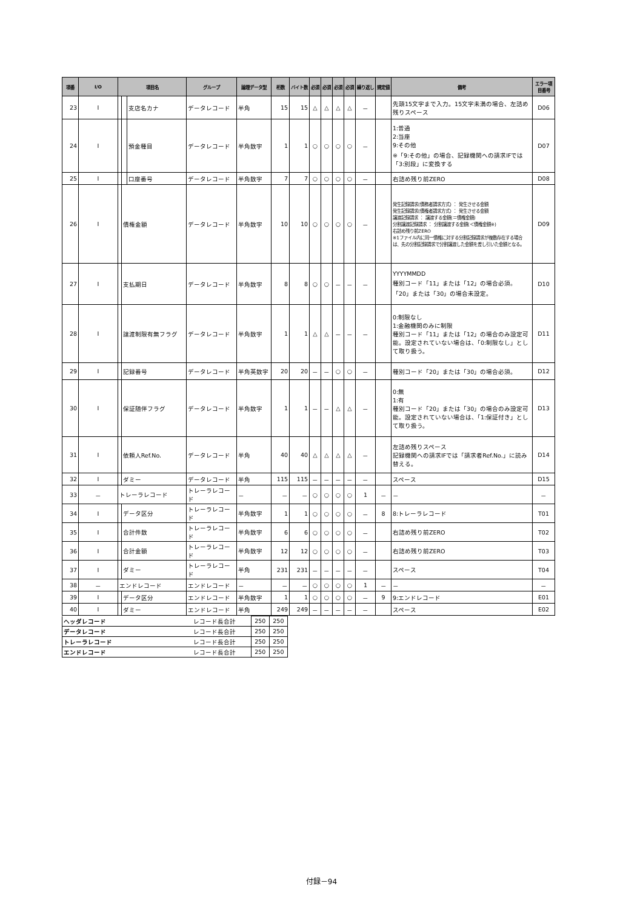| 項番 | I/O | 項目名 | | | グループ | 論理データ型 | 桁数 | バイト数 | 必須 | 必須 | 必須 | 必須 | 繰り返し | 規定値 | 備考 | エラー項目番号 |
| --- | --- | --- | --- | --- | --- | --- | --- | --- | --- | --- | --- | --- | --- | --- | --- | --- |
| 23 | I | | | 支店名カナ | データレコード | 半角 | 15 | 15 | △ | △ | △ | △ | － | | 先頭15文字まで入力。15文字未満の場合、左詰め残りスペース | D06 |
| 24 | I | | | 預金種目 | データレコード | 半角数字 | 1 | 1 | ○ | ○ | ○ | ○ | － | | 1:普通 2:当座 9:その他 ※「9:その他」の場合、記録機関への請求IFでは「3:別段」に変換する | D07 |
| 25 | I | | | 口座番号 | データレコード | 半角数字 | 7 | 7 | ○ | ○ | ○ | ○ | － | | 右詰め残り前ZERO | D08 |
| 26 | I | | 債権金額 | | データレコード | 半角数字 | 10 | 10 | ○ | ○ | ○ | ○ | － | | 発生記録請求(債務者請求方式) ： 発生させる金額 発生記録請求(債権者請求方式) ： 発生させる金額 譲渡記録請求 ： 譲渡する金額(＝債権金額) 分割譲渡記録請求 ： 分割譲渡する金額(＜債権金額※) 右詰め残り前ZERO ※1ファイル内に同一債権に対する分割記録請求が複数存在する場合は、先の分割記録請求で分割譲渡した金額を差し引いた金額となる。 | D09 |
| 27 | I | | 支払期日 | | データレコード | 半角数字 | 8 | 8 | ○ | ○ | － | － | － | | YYYYMMDD 種別コード「11」または「12」の場合必須。「20」または「30」の場合未設定。 | D10 |
| 28 | I | | 譲渡制限有無フラグ | | データレコード | 半角数字 | 1 | 1 | △ | △ | － | － | － | | 0:制限なし 1:金融機関のみに制限 種別コード「11」または「12」の場合のみ設定可能。設定されていない場合は、「0:制限なし」として取り扱う。 | D11 |
| 29 | I | | 記録番号 | | データレコード | 半角英数字 | 20 | 20 | － | － | ○ | ○ | － | | 種別コード「20」または「30」の場合必須。 | D12 |
| 30 | I | | 保証随伴フラグ | | データレコード | 半角数字 | 1 | 1 | － | － | △ | △ | － | | 0:無 1:有 種別コード「20」または「30」の場合のみ設定可能。設定されていない場合は、「1:保証付き」として取り扱う。 | D13 |
| 31 | I | | 依頼人Ref.No. | | データレコード | 半角 | 40 | 40 | △ | △ | △ | △ | － | | 左詰め残りスペース 記録機関への請求IFでは「請求者Ref.No.」に読み替える。 | D14 |
| 32 | I | | ダミー | | データレコード | 半角 | 115 | 115 | － | － | － | － | － | | スペース | D15 |
| 33 | － | トレーラレコード | | | トレーラレコード | － | － | － | ○ | ○ | ○ | ○ | 1 | － | － | － |
| 34 | I | | データ区分 | | トレーラレコード | 半角数字 | 1 | 1 | ○ | ○ | ○ | ○ | － | 8 | 8:トレーラレコード | T01 |
| 35 | I | | 合計件数 | | トレーラレコード | 半角数字 | 6 | 6 | ○ | ○ | ○ | ○ | － | | 右詰め残り前ZERO | T02 |
| 36 | I | | 合計金額 | | トレーラレコード | 半角数字 | 12 | 12 | ○ | ○ | ○ | ○ | － | | 右詰め残り前ZERO | T03 |
| 37 | I | | ダミー | | トレーラレコード | 半角 | 231 | 231 | － | － | － | － | － | | スペース | T04 |
| 38 | － | エンドレコード | | | エンドレコード | － | － | － | ○ | ○ | ○ | ○ | 1 | － | － | － |
| 39 | I | | データ区分 | | エンドレコード | 半角数字 | 1 | 1 | ○ | ○ | ○ | ○ | － | 9 | 9:エンドレコード | E01 |
| 40 | I | | ダミー | | エンドレコード | 半角 | 249 | 249 | － | － | － | － | － | | スペース | E02 |
| ヘッダレコード | レコード長合計 | 250 | 250 |
| データレコード | レコード長合計 | 250 | 250 |
| トレーラレコード | レコード長合計 | 250 | 250 |
| エンドレコード | レコード長合計 | 250 | 250 |
付録－94